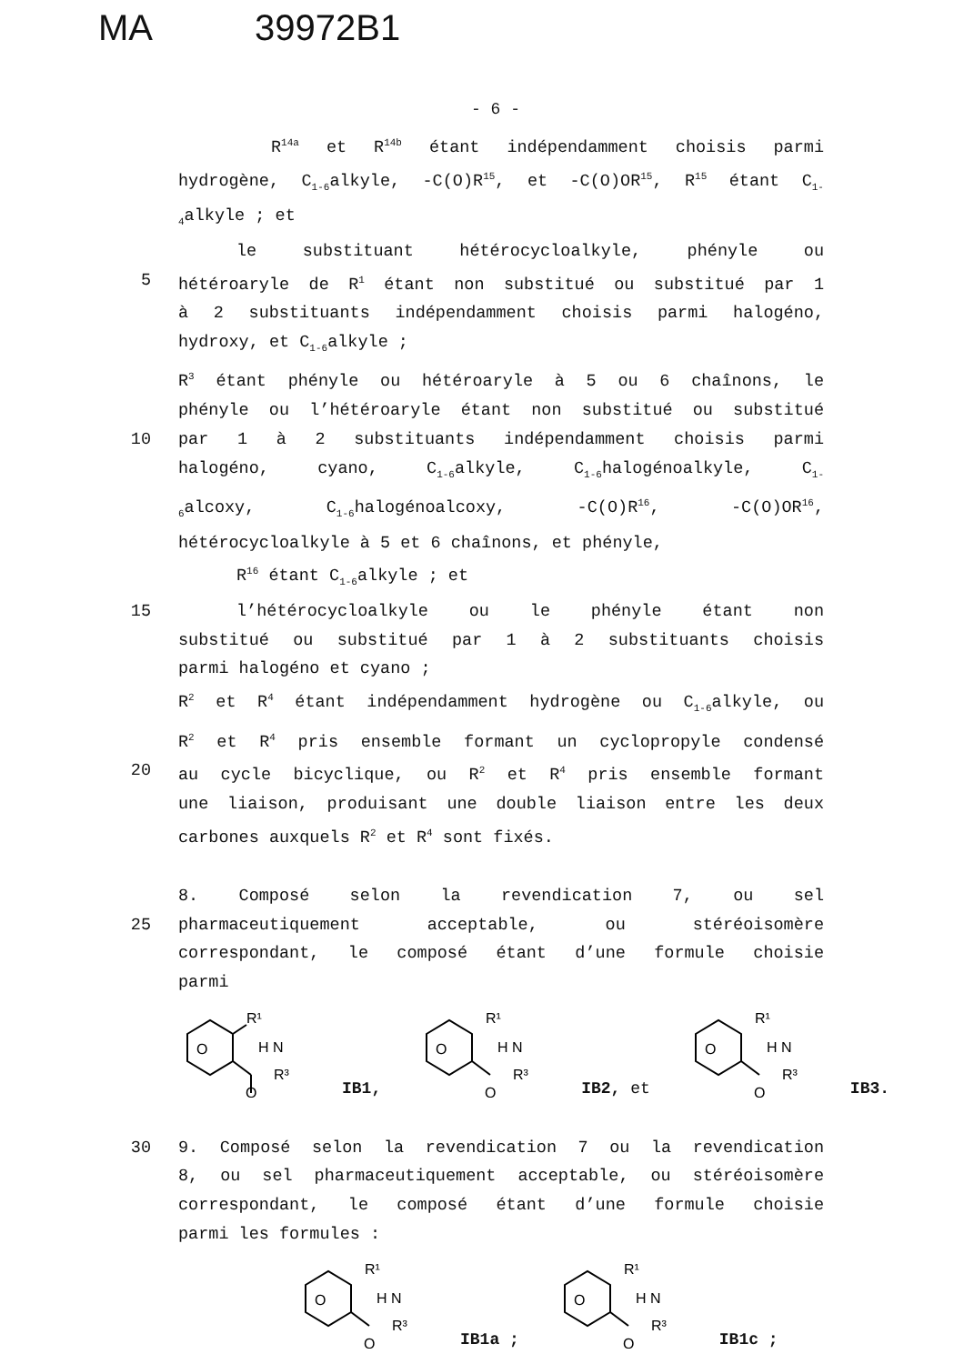MA 39972B1
- 6 -
R<sup>14a</sup> et R<sup>14b</sup> étant indépendamment choisis parmi
hydrogène, C<sub>1-6</sub>alkyle, -C(O)R<sup>15</sup>, et -C(O)OR<sup>15</sup>, R<sup>15</sup> étant C<sub>1-</sub>
<sub>4</sub>alkyle ; et
le substituant hétérocycloalkyle, phényle ou
5 hétéroaryle de R<sup>1</sup> étant non substitué ou substitué par 1
à 2 substituants indépendamment choisis parmi halogéno,
hydroxy, et C<sub>1-6</sub>alkyle ;
R<sup>3</sup> étant phényle ou hétéroaryle à 5 ou 6 chaînons, le
phényle ou l’hétéroaryle étant non substitué ou substitué
10 par 1 à 2 substituants indépendamment choisis parmi
halogéno, cyano, C<sub>1-6</sub>alkyle, C<sub>1-6</sub>halogénoalkyle, C<sub>1-</sub>
<sub>6</sub>alcoxy, C<sub>1-6</sub>halogénoalcoxy, -C(O)R<sup>16</sup>, -C(O)OR<sup>16</sup>,
hétérocycloalkyle à 5 et 6 chaînons, et phényle,
R<sup>16</sup> étant C<sub>1-6</sub>alkyle ; et
15 l’hétérocycloalkyle ou le phényle étant non
substitué ou substitué par 1 à 2 substituants choisis
parmi halogéno et cyano ;
R<sup>2</sup> et R<sup>4</sup> étant indépendamment hydrogène ou C<sub>1-6</sub>alkyle, ou
R<sup>2</sup> et R<sup>4</sup> pris ensemble formant un cyclopropyle condensé
20 au cycle bicyclique, ou R<sup>2</sup> et R<sup>4</sup> pris ensemble formant
une liaison, produisant une double liaison entre les deux
carbones auxquels R<sup>2</sup> et R<sup>4</sup> sont fixés.
8. Composé selon la revendication 7, ou sel
25 pharmaceutiquement acceptable, ou stéréoisomère
correspondant, le composé étant d’une formule choisie
parmi
O
R¹
H N
R³
O
IB1,
O
R¹
H N
R³
O
IB2, et
O
R¹
H N
R³
O
IB3.
30 9. Composé selon la revendication 7 ou la revendication
8, ou sel pharmaceutiquement acceptable, ou stéréoisomère
correspondant, le composé étant d’une formule choisie
parmi les formules :
O
R¹
H N
R³
O
IB1a ;
O
R¹
H N
R³
O
IB1c ;